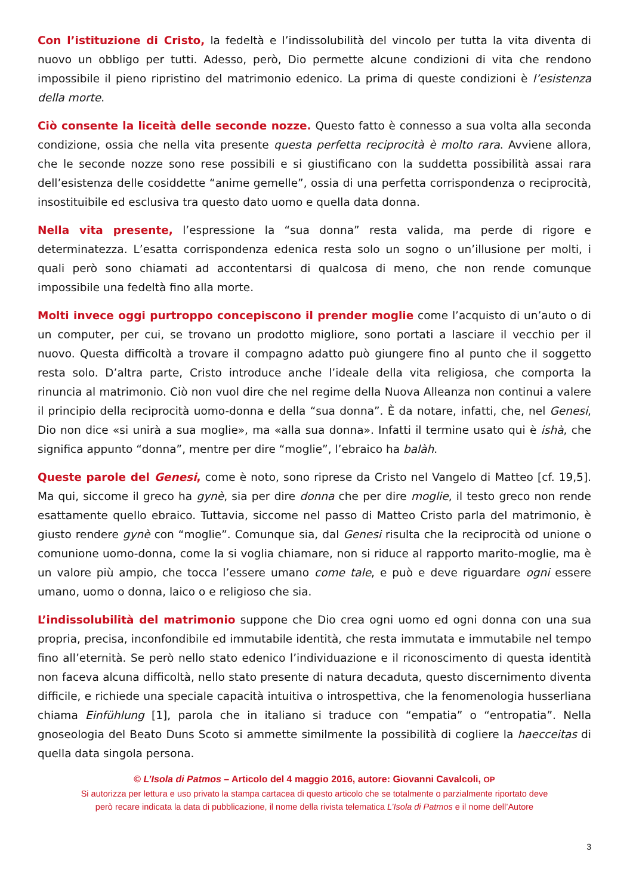Con l’istituzione di Cristo, la fedeltà e l’indissolubilità del vincolo per tutta la vita diventa di nuovo un obbligo per tutti. Adesso, però, Dio permette alcune condizioni di vita che rendono impossibile il pieno ripristino del matrimonio edenico. La prima di queste condizioni è l’esistenza della morte.
Ciò consente la liceità delle seconde nozze. Questo fatto è connesso a sua volta alla seconda condizione, ossia che nella vita presente questa perfetta reciprocità è molto rara. Avviene allora, che le seconde nozze sono rese possibili e si giustificano con la suddetta possibilità assai rara dell’esistenza delle cosiddette “anime gemelle”, ossia di una perfetta corrispondenza o reciprocità, insostituibile ed esclusiva tra questo dato uomo e quella data donna.
Nella vita presente, l’espressione la “sua donna” resta valida, ma perde di rigore e determinatezza. L’esatta corrispondenza edenica resta solo un sogno o un’illusione per molti, i quali però sono chiamati ad accontentarsi di qualcosa di meno, che non rende comunque impossibile una fedeltà fino alla morte.
Molti invece oggi purtroppo concepiscono il prender moglie come l’acquisto di un’auto o di un computer, per cui, se trovano un prodotto migliore, sono portati a lasciare il vecchio per il nuovo. Questa difficoltà a trovare il compagno adatto può giungere fino al punto che il soggetto resta solo. D’altra parte, Cristo introduce anche l’ideale della vita religiosa, che comporta la rinuncia al matrimonio. Ciò non vuol dire che nel regime della Nuova Alleanza non continui a valere il principio della reciprocità uomo-donna e della “sua donna”. È da notare, infatti, che, nel Genesi, Dio non dice «si unirà a sua moglie», ma «alla sua donna». Infatti il termine usato qui è ishà, che significa appunto “donna”, mentre per dire “moglie”, l’ebraico ha balàh.
Queste parole del Genesi, come è noto, sono riprese da Cristo nel Vangelo di Matteo [cf. 19,5]. Ma qui, siccome il greco ha gynè, sia per dire donna che per dire moglie, il testo greco non rende esattamente quello ebraico. Tuttavia, siccome nel passo di Matteo Cristo parla del matrimonio, è giusto rendere gynè con “moglie”. Comunque sia, dal Genesi risulta che la reciprocità od unione o comunione uomo-donna, come la si voglia chiamare, non si riduce al rapporto marito-moglie, ma è un valore più ampio, che tocca l’essere umano come tale, e può e deve riguardare ogni essere umano, uomo o donna, laico o e religioso che sia.
L’indissolubilità del matrimonio suppone che Dio crea ogni uomo ed ogni donna con una sua propria, precisa, inconfondibile ed immutabile identità, che resta immutata e immutabile nel tempo fino all’eternità. Se però nello stato edenico l’individuazione e il riconoscimento di questa identità non faceva alcuna difficoltà, nello stato presente di natura decaduta, questo discernimento diventa difficile, e richiede una speciale capacità intuitiva o introspettiva, che la fenomenologia husserliana chiama Einfühlung [1], parola che in italiano si traduce con “empatia” o “entropatia”. Nella gnoseologia del Beato Duns Scoto si ammette similmente la possibilità di cogliere la haecceitas di quella data singola persona.
© L’Isola di Patmos – Articolo del 4 maggio 2016, autore: Giovanni Cavalcoli, OP
Si autorizza per lettura e uso privato la stampa cartacea di questo articolo che se totalmente o parzialmente riportato deve
però recare indicata la data di pubblicazione, il nome della rivista telematica L’Isola di Patmos e il nome dell’Autore
3